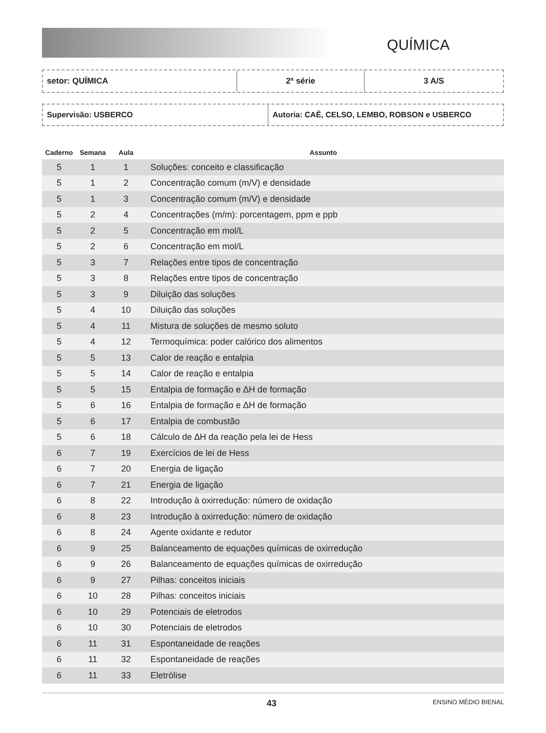QUÍMICA
setor: QUÍMICA 2ª série 3 A/S
Supervisão: USBERCO Autoria: CAÊ, CELSO, LEMBO, ROBSON e USBERCO
| Caderno | Semana | Aula | Assunto |
| --- | --- | --- | --- |
| 5 | 1 | 1 | Soluções: conceito e classificação |
| 5 | 1 | 2 | Concentração comum (m/V) e densidade |
| 5 | 1 | 3 | Concentração comum (m/V) e densidade |
| 5 | 2 | 4 | Concentrações (m/m): porcentagem, ppm e ppb |
| 5 | 2 | 5 | Concentração em mol/L |
| 5 | 2 | 6 | Concentração em mol/L |
| 5 | 3 | 7 | Relações entre tipos de concentração |
| 5 | 3 | 8 | Relações entre tipos de concentração |
| 5 | 3 | 9 | Diluição das soluções |
| 5 | 4 | 10 | Diluição das soluções |
| 5 | 4 | 11 | Mistura de soluções de mesmo soluto |
| 5 | 4 | 12 | Termoquímica: poder calórico dos alimentos |
| 5 | 5 | 13 | Calor de reação e entalpia |
| 5 | 5 | 14 | Calor de reação e entalpia |
| 5 | 5 | 15 | Entalpia de formação e ∆H de formação |
| 5 | 6 | 16 | Entalpia de formação e ∆H de formação |
| 5 | 6 | 17 | Entalpia de combustão |
| 5 | 6 | 18 | Cálculo de ∆H da reação pela lei de Hess |
| 6 | 7 | 19 | Exercícios de lei de Hess |
| 6 | 7 | 20 | Energia de ligação |
| 6 | 7 | 21 | Energia de ligação |
| 6 | 8 | 22 | Introdução à oxirredução: número de oxidação |
| 6 | 8 | 23 | Introdução à oxirredução: número de oxidação |
| 6 | 8 | 24 | Agente oxidante e redutor |
| 6 | 9 | 25 | Balanceamento de equações químicas de oxirredução |
| 6 | 9 | 26 | Balanceamento de equações químicas de oxirredução |
| 6 | 9 | 27 | Pilhas: conceitos iniciais |
| 6 | 10 | 28 | Pilhas: conceitos iniciais |
| 6 | 10 | 29 | Potenciais de eletrodos |
| 6 | 10 | 30 | Potenciais de eletrodos |
| 6 | 11 | 31 | Espontaneidade de reações |
| 6 | 11 | 32 | Espontaneidade de reações |
| 6 | 11 | 33 | Eletrólise |
43 ENSINO MÉDIO BIENAL